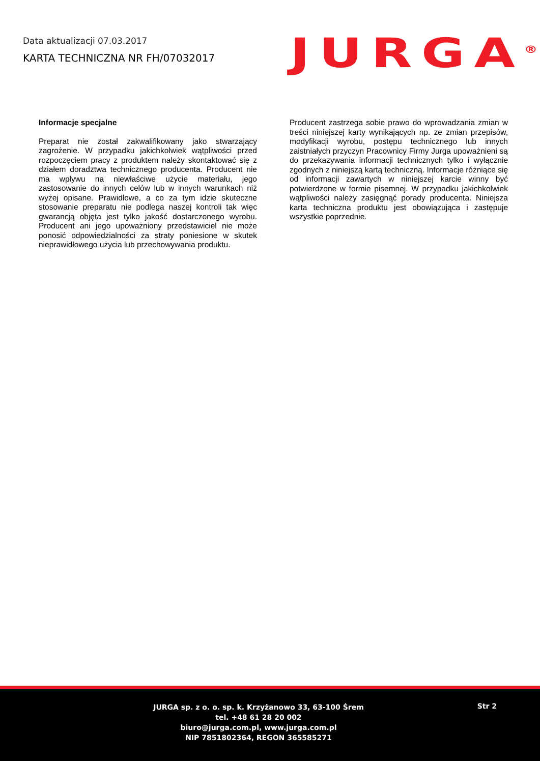Data aktualizacji 07.03.2017
KARTA TECHNICZNA NR FH/07032017
JURGA<sup>®</sup>
Informacje specjalne
Preparat nie został zakwalifikowany jako stwarzający zagrożenie. W przypadku jakichkolwiek wątpliwości przed rozpoczęciem pracy z produktem należy skontaktować się z działem doradztwa technicznego producenta. Producent nie ma wpływu na niewłaściwe użycie materiału, jego zastosowanie do innych celów lub w innych warunkach niż wyżej opisane. Prawidłowe, a co za tym idzie skuteczne stosowanie preparatu nie podlega naszej kontroli tak więc gwarancją objęta jest tylko jakość dostarczonego wyrobu. Producent ani jego upoważniony przedstawiciel nie może ponosić odpowiedzialności za straty poniesione w skutek nieprawidłowego użycia lub przechowywania produktu.
Producent zastrzega sobie prawo do wprowadzania zmian w treści niniejszej karty wynikających np. ze zmian przepisów, modyfikacji wyrobu, postępu technicznego lub innych zaistniałych przyczyn Pracownicy Firmy Jurga upoważnieni są do przekazywania informacji technicznych tylko i wyłącznie zgodnych z niniejszą kartą techniczną. Informacje różniące się od informacji zawartych w niniejszej karcie winny być potwierdzone w formie pisemnej. W przypadku jakichkolwiek wątpliwości należy zasięgnąć porady producenta. Niniejsza karta techniczna produktu jest obowiązująca i zastępuje wszystkie poprzednie.
JURGA sp. z o. o. sp. k. Krzyżanowo 33, 63-100 Śrem
tel. +48 61 28 20 002
biuro@jurga.com.pl, www.jurga.com.pl
NIP 7851802364, REGON 365585271
Str 2